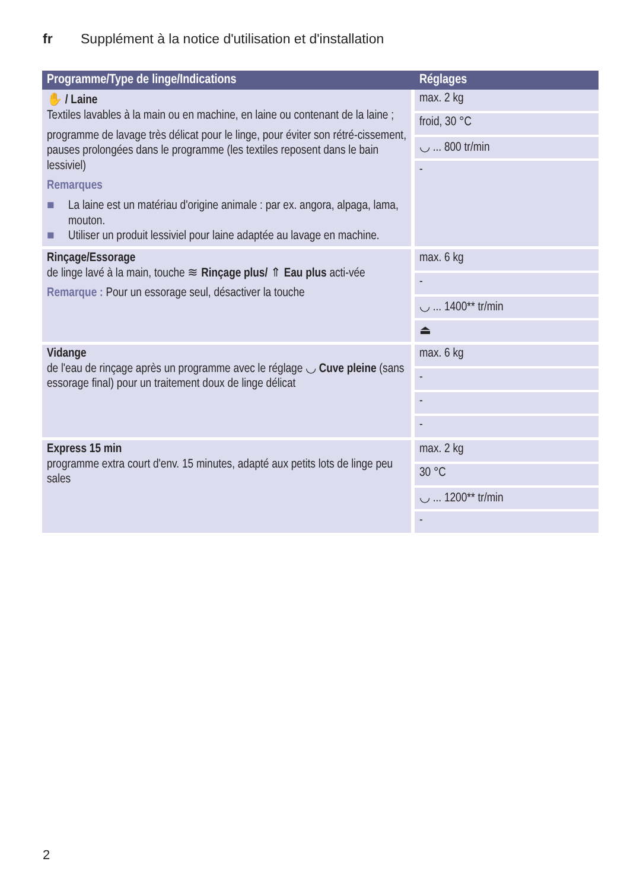fr Supplément à la notice d'utilisation et d'installation
| Programme/Type de linge/Indications | Réglages |
| --- | --- |
| ✋ / Laine Textiles lavables à la main ou en machine, en laine ou contenant de la laine ; programme de lavage très délicat pour le linge, pour éviter son rétré-cissement, pauses prolongées dans le programme (les textiles reposent dans le bain lessiviel) Remarques ■ La laine est un matériau d'origine animale : par ex. angora, alpaga, lama, mouton. ■ Utiliser un produit lessiviel pour laine adaptée au lavage en machine. | max. 2 kg froid, 30 °C ◡ ... 800 tr/min - |
| Rinçage/Essorage de linge lavé à la main, touche ≋ Rinçage plus/ ⇑ Eau plus acti-vée Remarque : Pour un essorage seul, désactiver la touche | max. 6 kg - ◡ ... 1400** tr/min ⏏ |
| Vidange de l'eau de rinçage après un programme avec le réglage ◡ Cuve pleine (sans essorage final) pour un traitement doux de linge délicat | max. 6 kg - - - |
| Express 15 min programme extra court d'env. 15 minutes, adapté aux petits lots de linge peu sales | max. 2 kg 30 °C ◡ ... 1200** tr/min - |
2